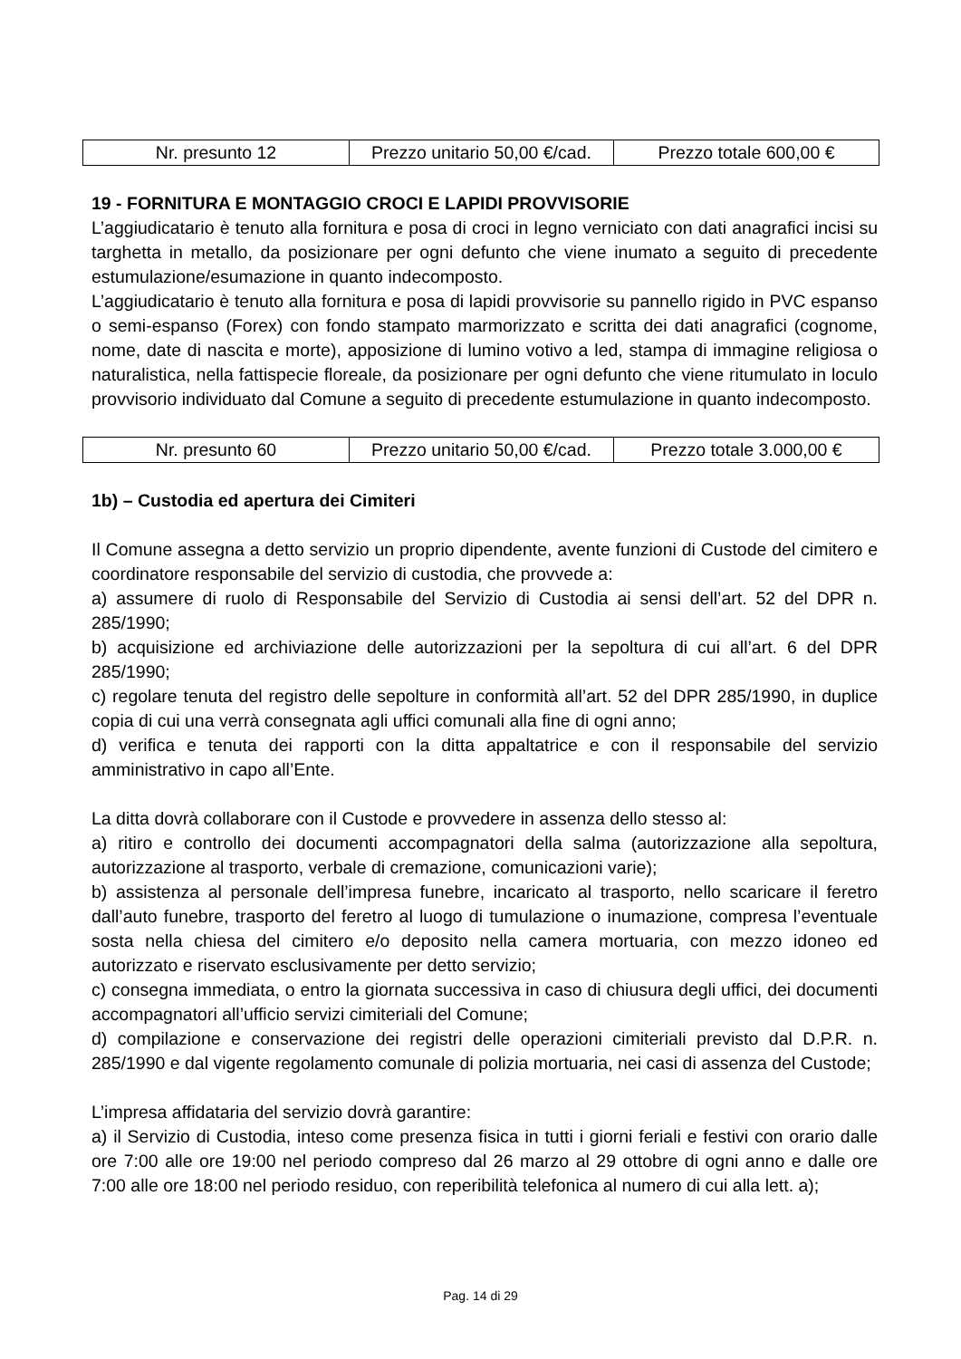| Nr. presunto 12 | Prezzo unitario 50,00 €/cad. | Prezzo totale 600,00 € |
19 - FORNITURA E MONTAGGIO CROCI E LAPIDI PROVVISORIE
L’aggiudicatario è tenuto alla fornitura e posa di croci in legno verniciato con dati anagrafici incisi su targhetta in metallo, da posizionare per ogni defunto che viene inumato a seguito di precedente estumulazione/esumazione in quanto indecomposto.
L’aggiudicatario è tenuto alla fornitura e posa di lapidi provvisorie su pannello rigido in PVC espanso o semi-espanso (Forex) con fondo stampato marmorizzato e scritta dei dati anagrafici (cognome, nome, date di nascita e morte), apposizione di lumino votivo a led, stampa di immagine religiosa o naturalistica, nella fattispecie floreale, da posizionare per ogni defunto che viene ritumulato in loculo provvisorio individuato dal Comune a seguito di precedente estumulazione in quanto indecomposto.
| Nr. presunto 60 | Prezzo unitario 50,00 €/cad. | Prezzo totale 3.000,00 € |
1b) – Custodia ed apertura dei Cimiteri
Il Comune assegna a detto servizio un proprio dipendente, avente funzioni di Custode del cimitero e coordinatore responsabile del servizio di custodia, che provvede a:
a) assumere di ruolo di Responsabile del Servizio di Custodia ai sensi dell’art. 52 del DPR n. 285/1990;
b) acquisizione ed archiviazione delle autorizzazioni per la sepoltura di cui all’art. 6 del DPR 285/1990;
c) regolare tenuta del registro delle sepolture in conformità all’art. 52 del DPR 285/1990, in duplice copia di cui una verrà consegnata agli uffici comunali alla fine di ogni anno;
d) verifica e tenuta dei rapporti con la ditta appaltatrice e con il responsabile del servizio amministrativo in capo all’Ente.
La ditta dovrà collaborare con il Custode e provvedere in assenza dello stesso al:
a) ritiro e controllo dei documenti accompagnatori della salma (autorizzazione alla sepoltura, autorizzazione al trasporto, verbale di cremazione, comunicazioni varie);
b) assistenza al personale dell’impresa funebre, incaricato al trasporto, nello scaricare il feretro dall’auto funebre, trasporto del feretro al luogo di tumulazione o inumazione, compresa l’eventuale sosta nella chiesa del cimitero e/o deposito nella camera mortuaria, con mezzo idoneo ed autorizzato e riservato esclusivamente per detto servizio;
c) consegna immediata, o entro la giornata successiva in caso di chiusura degli uffici, dei documenti accompagnatori all’ufficio servizi cimiteriali del Comune;
d) compilazione e conservazione dei registri delle operazioni cimiteriali previsto dal D.P.R. n. 285/1990 e dal vigente regolamento comunale di polizia mortuaria, nei casi di assenza del Custode;
L’impresa affidataria del servizio dovrà garantire:
a) il Servizio di Custodia, inteso come presenza fisica in tutti i giorni feriali e festivi con orario dalle ore 7:00 alle ore 19:00 nel periodo compreso dal 26 marzo al 29 ottobre di ogni anno e dalle ore 7:00 alle ore 18:00 nel periodo residuo, con reperibilità telefonica al numero di cui alla lett. a);
Pag. 14 di 29